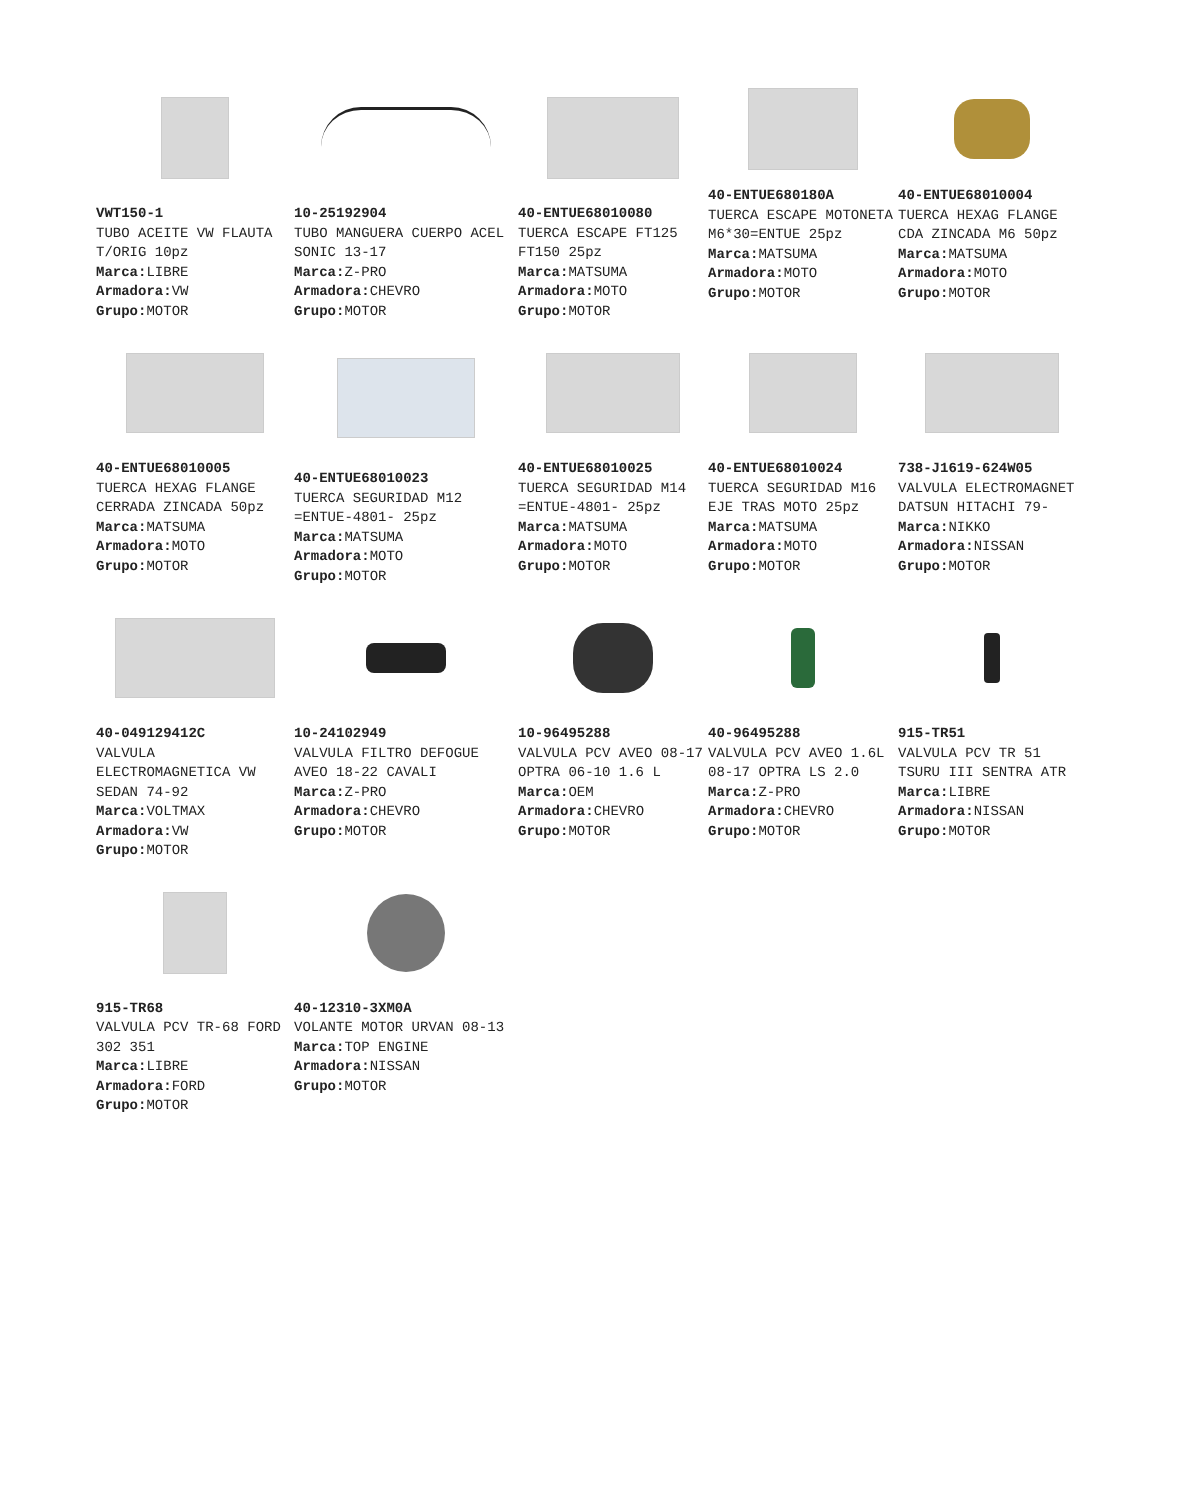VWT150-1
TUBO ACEITE VW FLAUTA T/ORIG 10pz
Marca: LIBRE
Armadora: VW
Grupo: MOTOR
10-25192904
TUBO MANGUERA CUERPO ACEL SONIC 13-17
Marca: Z-PRO
Armadora: CHEVRO
Grupo: MOTOR
40-ENTUE68010080
TUERCA ESCAPE FT125 FT150 25pz
Marca: MATSUMA
Armadora: MOTO
Grupo: MOTOR
40-ENTUE680180A
TUERCA ESCAPE MOTONETA M6*30=ENTUE 25pz
Marca: MATSUMA
Armadora: MOTO
Grupo: MOTOR
40-ENTUE68010004
TUERCA HEXAG FLANGE CDA ZINCADA M6 50pz
Marca: MATSUMA
Armadora: MOTO
Grupo: MOTOR
40-ENTUE68010005
TUERCA HEXAG FLANGE CERRADA ZINCADA 50pz
Marca: MATSUMA
Armadora: MOTO
Grupo: MOTOR
40-ENTUE68010023
TUERCA SEGURIDAD M12 =ENTUE-4801- 25pz
Marca: MATSUMA
Armadora: MOTO
Grupo: MOTOR
40-ENTUE68010025
TUERCA SEGURIDAD M14 =ENTUE-4801- 25pz
Marca: MATSUMA
Armadora: MOTO
Grupo: MOTOR
40-ENTUE68010024
TUERCA SEGURIDAD M16 EJE TRAS MOTO 25pz
Marca: MATSUMA
Armadora: MOTO
Grupo: MOTOR
738-J1619-624W05
VALVULA ELECTROMAGNET DATSUN HITACHI 79-
Marca: NIKKO
Armadora: NISSAN
Grupo: MOTOR
40-049129412C
VALVULA ELECTROMAGNETICA VW SEDAN 74-92
Marca: VOLTMAX
Armadora: VW
Grupo: MOTOR
10-24102949
VALVULA FILTRO DEFOGUE AVEO 18-22 CAVALI
Marca: Z-PRO
Armadora: CHEVRO
Grupo: MOTOR
10-96495288
VALVULA PCV AVEO 08-17 OPTRA 06-10 1.6 L
Marca: OEM
Armadora: CHEVRO
Grupo: MOTOR
40-96495288
VALVULA PCV AVEO 1.6L 08-17 OPTRA LS 2.0
Marca: Z-PRO
Armadora: CHEVRO
Grupo: MOTOR
915-TR51
VALVULA PCV TR 51 TSURU III SENTRA ATR
Marca: LIBRE
Armadora: NISSAN
Grupo: MOTOR
915-TR68
VALVULA PCV TR-68 FORD 302 351
Marca: LIBRE
Armadora: FORD
Grupo: MOTOR
40-12310-3XM0A
VOLANTE MOTOR URVAN 08-13
Marca: TOP ENGINE
Armadora: NISSAN
Grupo: MOTOR